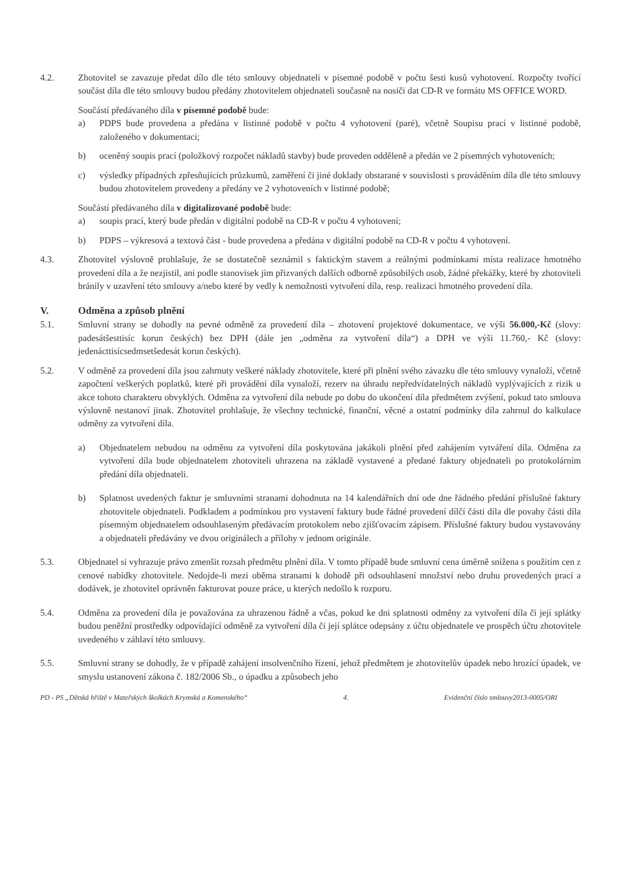4.2. Zhotovitel se zavazuje předat dílo dle této smlouvy objednateli v písemné podobě v počtu šesti kusů vyhotovení. Rozpočty tvořící součást díla dle této smlouvy budou předány zhotovitelem objednateli současně na nosiči dat CD-R ve formátu MS OFFICE WORD.
Součástí předávaného díla v písemné podobě bude:
a) PDPS bude provedena a předána v listinné podobě v počtu 4 vyhotovení (paré), včetně Soupisu prací v listinné podobě, založeného v dokumentaci;
b) oceněný soupis prací (položkový rozpočet nákladů stavby) bude proveden odděleně a předán ve 2 písemných vyhotoveních;
c) výsledky případných zpřesňujících průzkumů, zaměření či jiné doklady obstarané v souvislosti s prováděním díla dle této smlouvy budou zhotovitelem provedeny a předány ve 2 vyhotoveních v listinné podobě;
Součástí předávaného díla v digitalizované podobě bude:
a) soupis prací, který bude předán v digitální podobě na CD-R v počtu 4 vyhotovení;
b) PDPS – výkresová a textová část - bude provedena a předána v digitální podobě na CD-R v počtu 4 vyhotovení.
4.3. Zhotovitel výslovně prohlašuje, že se dostatečně seznámil s faktickým stavem a reálnými podmínkami místa realizace hmotného provedení díla a že nezjistil, ani podle stanovisek jím přizvaných dalších odborně způsobilých osob, žádné překážky, které by zhotoviteli bránily v uzavření této smlouvy a/nebo které by vedly k nemožnosti vytvoření díla, resp. realizaci hmotného provedení díla.
V. Odměna a způsob plnění
5.1. Smluvní strany se dohodly na pevné odměně za provedení díla – zhotovení projektové dokumentace, ve výši 56.000,-Kč (slovy: padesátšesttisíc korun českých) bez DPH (dále jen „odměna za vytvoření díla“) a DPH ve výši 11.760,- Kč (slovy: jedenácttisícsedmsetšedesát korun českých).
5.2. V odměně za provedení díla jsou zahrnuty veškeré náklady zhotovitele, které při plnění svého závazku dle této smlouvy vynaloží, včetně započtení veškerých poplatků, které při provádění díla vynaloží, rezerv na úhradu nepředvídatelných nákladů vyplývajících z rizik u akce tohoto charakteru obvyklých. Odměna za vytvoření díla nebude po dobu do ukončení díla předmětem zvýšení, pokud tato smlouva výslovně nestanoví jinak. Zhotovitel prohlašuje, že všechny technické, finanční, věcné a ostatní podmínky díla zahrnul do kalkulace odměny za vytvoření díla.
a) Objednatelem nebudou na odměnu za vytvoření díla poskytována jakákoli plnění před zahájením vytváření díla. Odměna za vytvoření díla bude objednatelem zhotoviteli uhrazena na základě vystavené a předané faktury objednateli po protokolárním předání díla objednateli.
b) Splatnost uvedených faktur je smluvními stranami dohodnuta na 14 kalendářních dní ode dne řádného předání příslušné faktury zhotovitele objednateli. Podkladem a podmínkou pro vystavení faktury bude řádné provedení dílčí části díla dle povahy části díla písemným objednatelem odsouhlaseným předávacím protokolem nebo zjišťovacím zápisem. Příslušné faktury budou vystavovány a objednateli předávány ve dvou originálech a přílohy v jednom originále.
5.3. Objednatel si vyhrazuje právo zmenšit rozsah předmětu plnění díla. V tomto případě bude smluvní cena úměrně snížena s použitím cen z cenové nabídky zhotovitele. Nedojde-li mezi oběma stranami k dohodě při odsouhlasení množství nebo druhu provedených prací a dodávek, je zhotovitel oprávněn fakturovat pouze práce, u kterých nedošlo k rozporu.
5.4. Odměna za provedení díla je považována za uhrazenou řádně a včas, pokud ke dni splatnosti odměny za vytvoření díla či její splátky budou peněžní prostředky odpovídající odměně za vytvoření díla či její splátce odepsány z účtu objednatele ve prospěch účtu zhotovitele uvedeného v záhlaví této smlouvy.
5.5. Smluvní strany se dohodly, že v případě zahájení insolvenčního řízení, jehož předmětem je zhotovitelův úpadek nebo hrozící úpadek, ve smyslu ustanovení zákona č. 182/2006 Sb., o úpadku a způsobech jeho
PD - PS „Dětská hřiště v Mateřských školkách Krymská a Komenského“4. Evidenční číslo smlouvy2013-0005/ORI